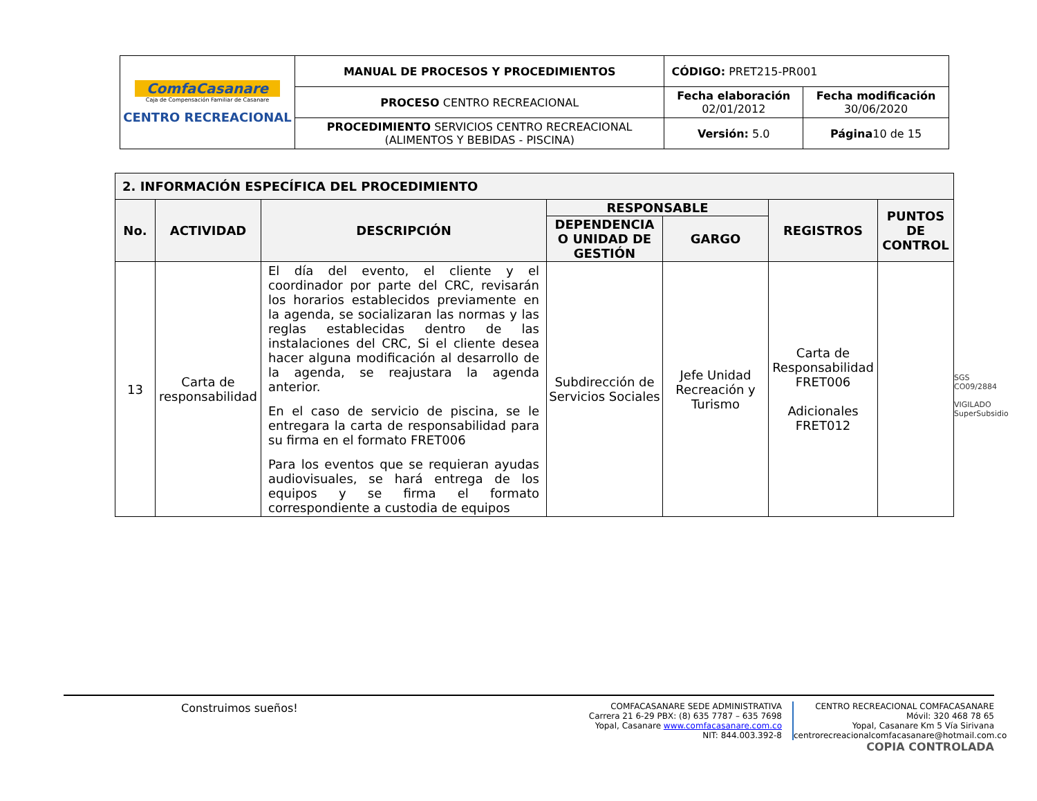| ComfaCasanare Caja de Compensación Familiar de Casanare CENTRO RECREACIONAL | MANUAL DE PROCESOS Y PROCEDIMIENTOS | CÓDIGO: PRET215-PR001 | |
| | PROCESO CENTRO RECREACIONAL | Fecha elaboración 02/01/2012 | Fecha modificación 30/06/2020 |
| | PROCEDIMIENTO SERVICIOS CENTRO RECREACIONAL (ALIMENTOS Y BEBIDAS - PISCINA) | Versión: 5.0 | Página 10 de 15 |
| 2. INFORMACIÓN ESPECÍFICA DEL PROCEDIMIENTO | | | | | | |
| --- | --- | --- | --- | --- | --- | --- |
| No. | ACTIVIDAD | DESCRIPCIÓN | RESPONSABLE | | REGISTROS | PUNTOS DE CONTROL |
| | | | DEPENDENCIA O UNIDAD DE GESTIÓN | GARGO | | |
| 13 | Carta de responsabilidad | El día del evento, el cliente y el coordinador por parte del CRC, revisarán los horarios establecidos previamente en la agenda, se socializaran las normas y las reglas establecidas dentro de las instalaciones del CRC, Si el cliente desea hacer alguna modificación al desarrollo de la agenda, se reajustara la agenda anterior. En el caso de servicio de piscina, se le entregara la carta de responsabilidad para su firma en el formato FRET006 Para los eventos que se requieran ayudas audiovisuales, se hará entrega de los equipos y se firma el formato correspondiente a custodia de equipos | Subdirección de Servicios Sociales | Jefe Unidad Recreación y Turismo | Carta de Responsabilidad FRET006 Adicionales FRET012 | |
SGS
CO09/2884
VIGILADO SuperSubsidio
Construimos sueños!
COMFACASANARE SEDE ADMINISTRATIVA
Carrera 21 6-29 PBX: (8) 635 7787 – 635 7698
Yopal, Casanare www.comfacasanare.com.co
NIT: 844.003.392-8
CENTRO RECREACIONAL COMFACASANARE
Móvil: 320 468 78 65
Yopal, Casanare Km 5 Vía Sirivana
centrorecreacionalcomfacasanare@hotmail.com.co
COPIA CONTROLADA